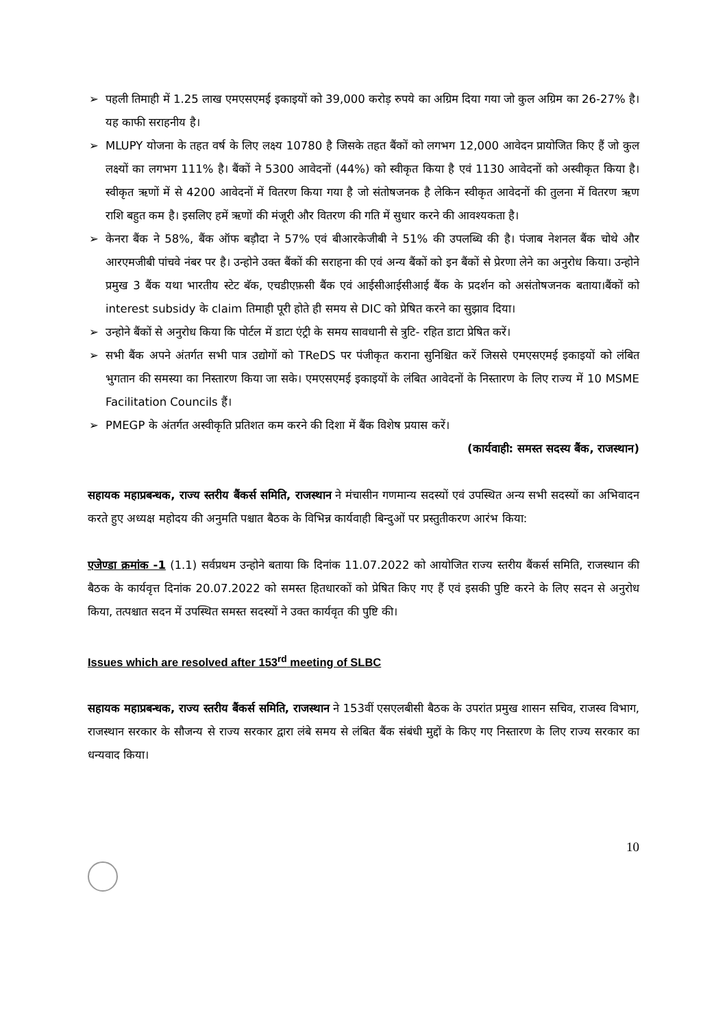➢ पहली तिमाही में 1.25 लाख एमएसएमई इकाइयों को 39,000 करोड़ रुपये का अग्रिम दिया गया जो कुल अग्रिम का 26-27% है। यह काफी सराहनीय है।
➢ MLUPY योजना के तहत वर्ष के लिए लक्ष्य 10780 है जिसके तहत बैंकों को लगभग 12,000 आवेदन प्रायोजित किए हैं जो कुल लक्ष्यों का लगभग 111% है। बैंकों ने 5300 आवेदनों (44%) को स्वीकृत किया है एवं 1130 आवेदनों को अस्वीकृत किया है। स्वीकृत ऋणों में से 4200 आवेदनों में वितरण किया गया है जो संतोषजनक है लेकिन स्वीकृत आवेदनों की तुलना में वितरण ऋण राशि बहुत कम है। इसलिए हमें ऋणों की मंजूरी और वितरण की गति में सुधार करने की आवश्यकता है।
➢ केनरा बैंक ने 58%, बैंक ऑफ बड़ौदा ने 57% एवं बीआरकेजीबी ने 51% की उपलब्धि की है। पंजाब नेशनल बैंक चोथे और आरएमजीबी पांचवे नंबर पर है। उन्होने उक्त बैंकों की सराहना की एवं अन्य बैंकों को इन बैंकों से प्रेरणा लेने का अनुरोध किया। उन्होने प्रमुख 3 बैंक यथा भारतीय स्टेट बॅक, एचडीएफ़सी बैंक एवं आईसीआईसीआई बैंक के प्रदर्शन को असंतोषजनक बताया।बैंकों को interest subsidy के claim तिमाही पूरी होते ही समय से DIC को प्रेषित करने का सुझाव दिया।
➢ उन्होने बैंकों से अनुरोध किया कि पोर्टल में डाटा एंट्री के समय सावधानी से त्रुटि- रहित डाटा प्रेषित करें।
➢ सभी बैंक अपने अंतर्गत सभी पात्र उद्योगों को TReDS पर पंजीकृत कराना सुनिश्चित करें जिससे एमएसएमई इकाइयों को लंबित भुगतान की समस्या का निस्तारण किया जा सके। एमएसएमई इकाइयों के लंबित आवेदनों के निस्तारण के लिए राज्य में 10 MSME Facilitation Councils हैं।
➢ PMEGP के अंतर्गत अस्वीकृति प्रतिशत कम करने की दिशा में बैंक विशेष प्रयास करें।
(कार्यवाही: समस्त सदस्य बैंक, राजस्थान)
सहायक महाप्रबन्धक, राज्य स्तरीय बैंकर्स समिति, राजस्थान ने मंचासीन गणमान्य सदस्यों एवं उपस्थित अन्य सभी सदस्यों का अभिवादन करते हुए अध्यक्ष महोदय की अनुमति पश्चात बैठक के विभिन्न कार्यवाही बिन्दुओं पर प्रस्तुतीकरण आरंभ किया:
एजेण्डा क्रमांक -1 (1.1) सर्वप्रथम उन्होने बताया कि दिनांक 11.07.2022 को आयोजित राज्य स्तरीय बैंकर्स समिति, राजस्थान की बैठक के कार्यवृत्त दिनांक 20.07.2022 को समस्त हितधारकों को प्रेषित किए गए हैं एवं इसकी पुष्टि करने के लिए सदन से अनुरोध किया, तत्पश्चात सदन में उपस्थित समस्त सदस्यों ने उक्त कार्यवृत की पुष्टि की।
Issues which are resolved after 153<sup>rd</sup> meeting of SLBC
सहायक महाप्रबन्धक, राज्य स्तरीय बैंकर्स समिति, राजस्थान ने 153वीं एसएलबीसी बैठक के उपरांत प्रमुख शासन सचिव, राजस्व विभाग, राजस्थान सरकार के सौजन्य से राज्य सरकार द्वारा लंबे समय से लंबित बैंक संबंधी मुद्दों के किए गए निस्तारण के लिए राज्य सरकार का धन्यवाद किया।
10